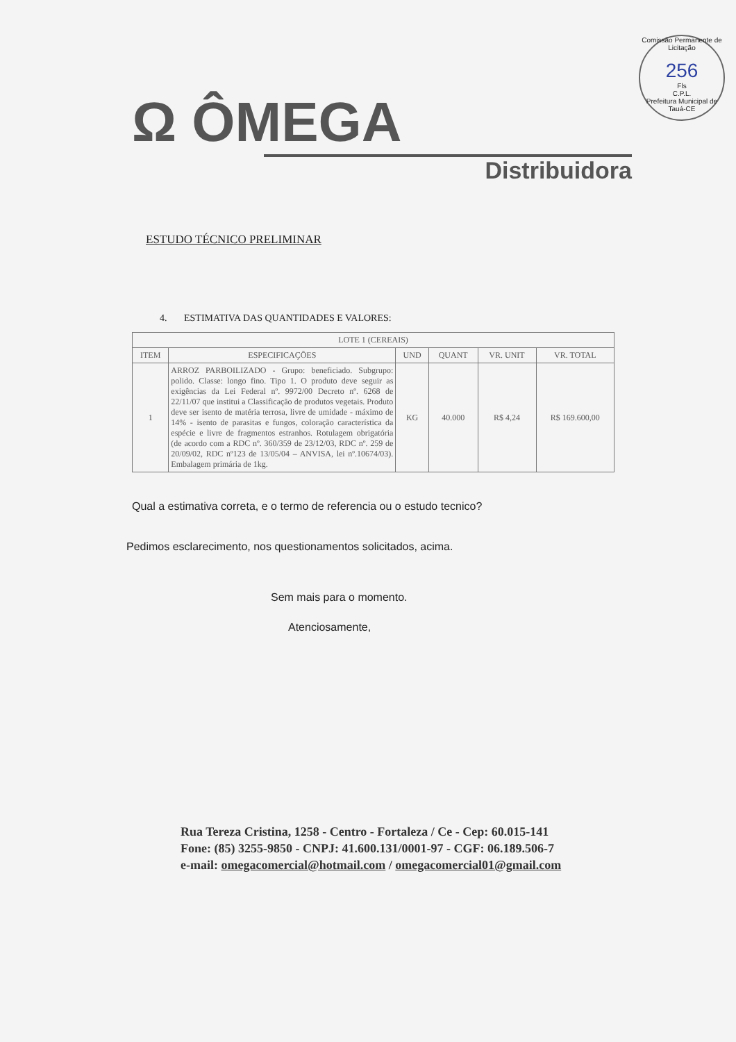Comissão Permanente de Licitação
256
Fls
C.P.L.
Prefeitura Municipal de Tauá-CE
Ω ÔMEGA
Distribuidora
ESTUDO TÉCNICO PRELIMINAR
4. ESTIMATIVA DAS QUANTIDADES E VALORES:
| LOTE 1 (CEREAIS) | | | | | |
| --- | --- | --- | --- | --- | --- |
| ITEM | ESPECIFICAÇÕES | UND | QUANT | VR. UNIT | VR. TOTAL |
| 1 | ARROZ PARBOILIZADO - Grupo: beneficiado. Subgrupo: polido. Classe: longo fino. Tipo 1. O produto deve seguir as exigências da Lei Federal nº. 9972/00 Decreto nº. 6268 de 22/11/07 que institui a Classificação de produtos vegetais. Produto deve ser isento de matéria terrosa, livre de umidade - máximo de 14% - isento de parasitas e fungos, coloração característica da espécie e livre de fragmentos estranhos. Rotulagem obrigatória (de acordo com a RDC nº. 360/359 de 23/12/03, RDC nº. 259 de 20/09/02, RDC nº123 de 13/05/04 – ANVISA, lei nº.10674/03). Embalagem primária de 1kg. | KG | 40.000 | R$ 4,24 | R$ 169.600,00 |
Qual a estimativa correta, e o termo de referencia ou o estudo tecnico?
Pedimos esclarecimento, nos questionamentos solicitados, acima.
Sem mais para o momento.
Atenciosamente,
Rua Tereza Cristina, 1258 - Centro - Fortaleza / Ce - Cep: 60.015-141
Fone: (85) 3255-9850 - CNPJ: 41.600.131/0001-97 - CGF: 06.189.506-7
e-mail: omegacomercial@hotmail.com / omegacomercial01@gmail.com